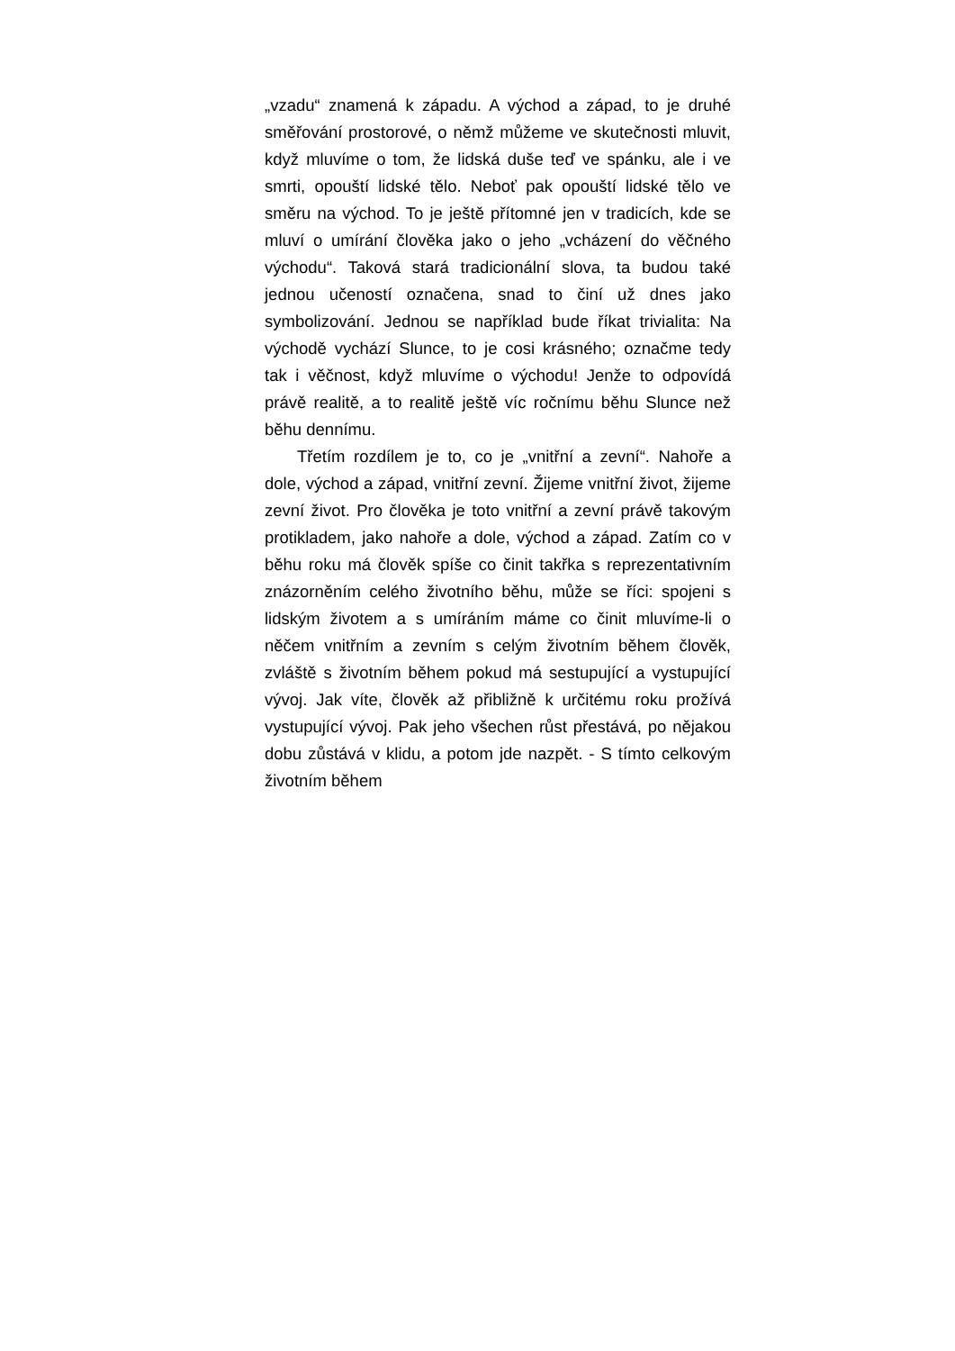„vzadu“ znamená k západu. A východ a západ, to je druhé směřování prostorové, o němž můžeme ve skutečnosti mluvit, když mluvíme o tom, že lidská duše teď ve spánku, ale i ve smrti, opouští lidské tělo. Neboť pak opouští lidské tělo ve směru na východ. To je ještě přítomné jen v tradicích, kde se mluví o umírání člověka jako o jeho „vcházení do věčného východu“. Taková stará tradicionální slova, ta budou také jednou učeností označena, snad to činí už dnes jako symbolizování. Jednou se například bude říkat trivialita: Na východě vychází Slunce, to je cosi krásného; označme tedy tak i věčnost, když mluvíme o východu! Jenže to odpovídá právě realitě, a to realitě ještě víc ročnímu běhu Slunce než běhu dennímu.
Třetím rozdílem je to, co je „vnitřní a zevní“. Nahoře a dole, východ a západ, vnitřní zevní. Žijeme vnitřní život, žijeme zevní život. Pro člověka je toto vnitřní a zevní právě takovým protikladem, jako nahoře a dole, východ a západ. Zatím co v běhu roku má člověk spíše co činit takřka s reprezentativním znázorněním celého životního běhu, může se říci: spojeni s lidským životem a s umíráním máme co činit mluvíme-li o něčem vnitřním a zevním s celým životním během člověk, zvláště s životním během pokud má sestupující a vystupující vývoj. Jak víte, člověk až přibližně k určitému roku prožívá vystupující vývoj. Pak jeho všechen růst přestává, po nějakou dobu zůstává v klidu, a potom jde nazpět. - S tímto celkovým životním během